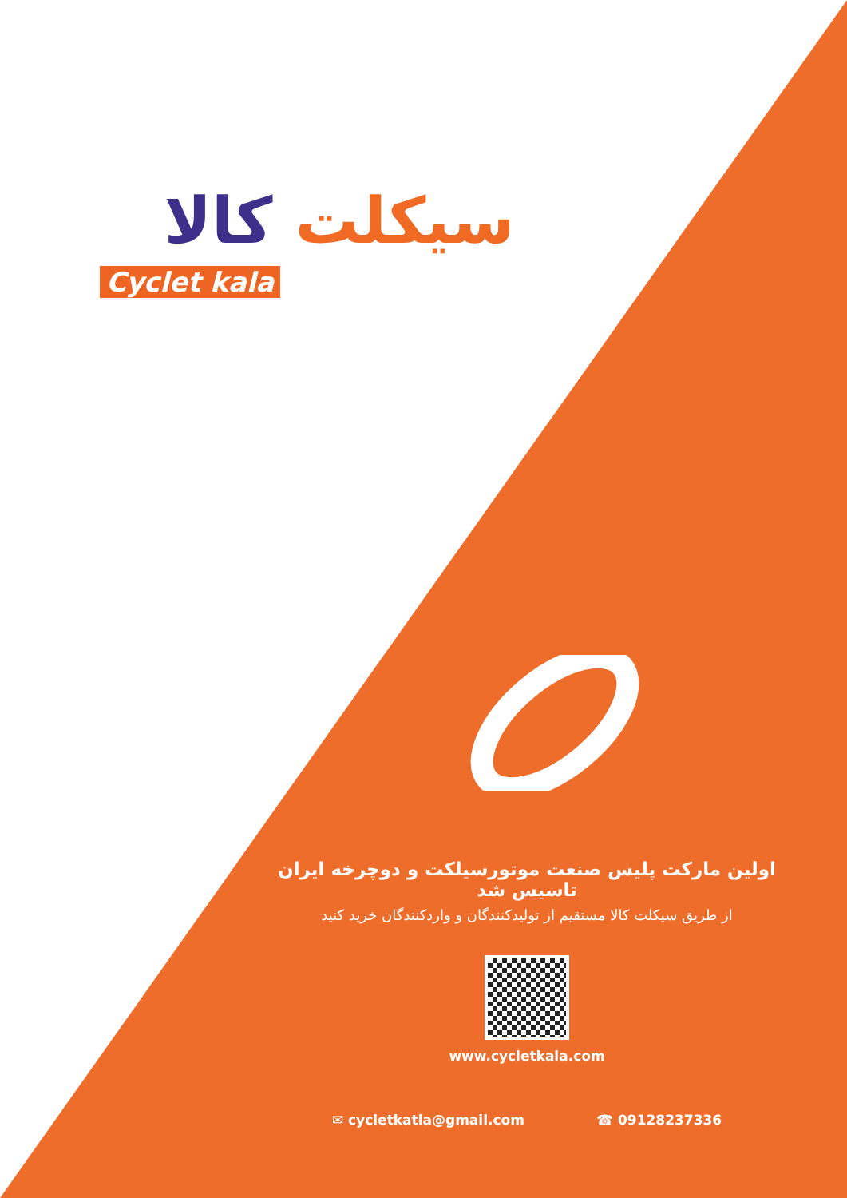سیکلت کالا
Cyclet kala
اولین مارکت پلیس صنعت موتورسیلکت و دوچرخه ایران تاسیس شد
از طریق سیکلت کالا مستقیم از تولیدکنندگان و واردکنندگان خرید کنید
www.cycletkala.com
✉ cycletkatla@gmail.com ☎ 09128237336